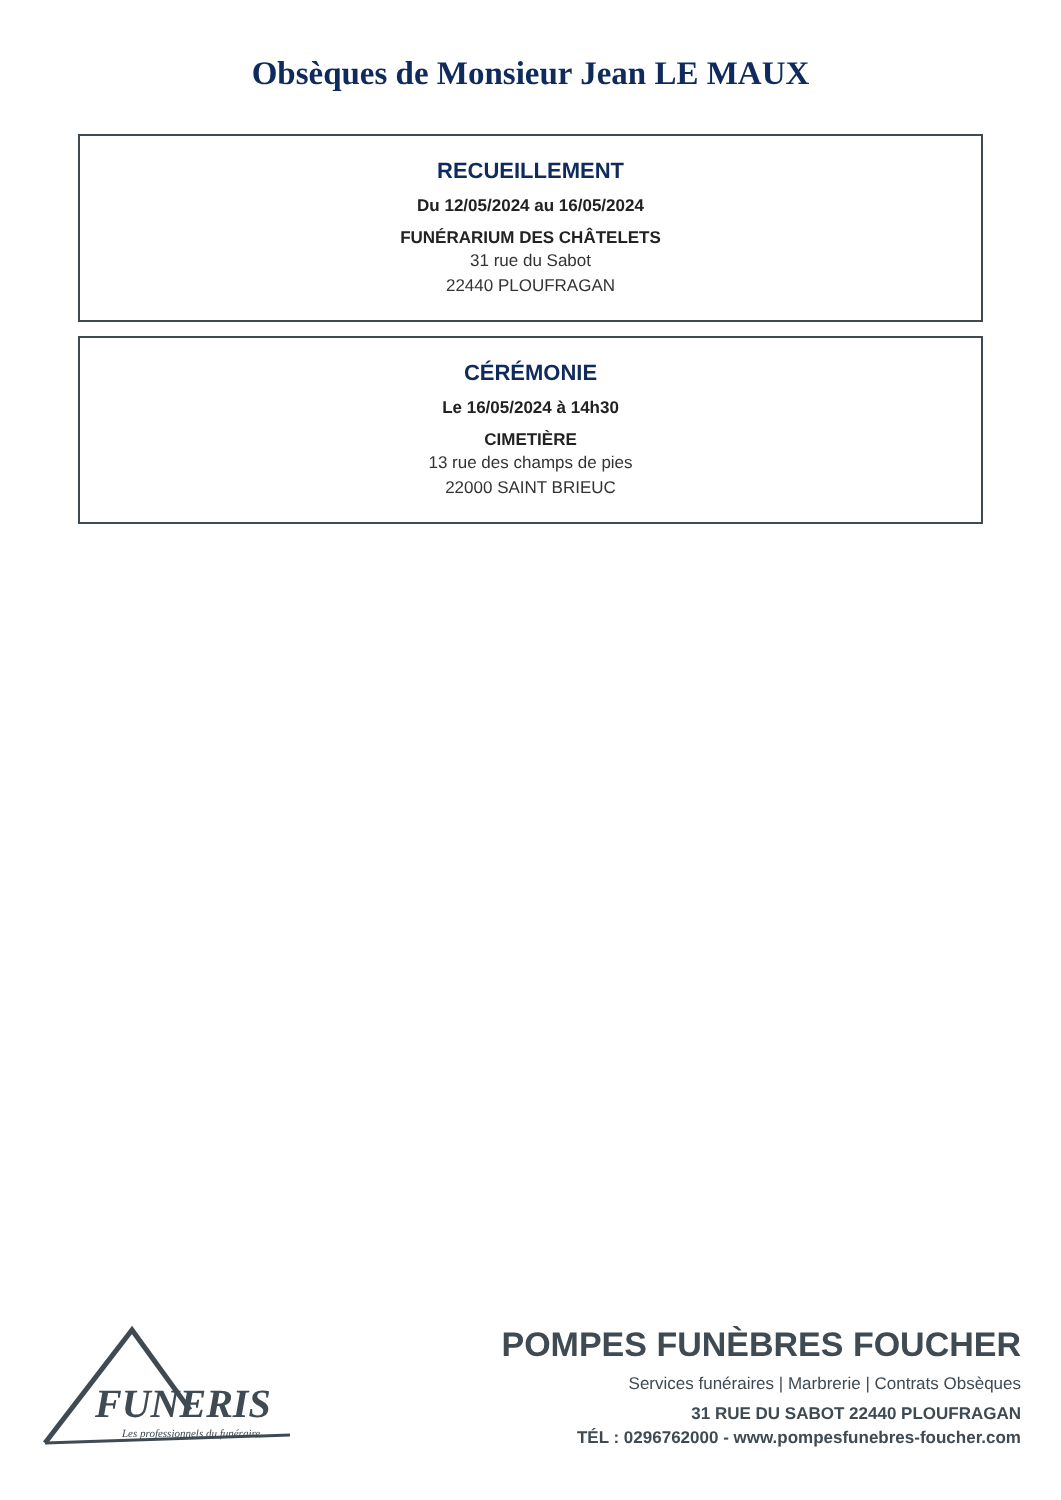Obsèques de Monsieur Jean LE MAUX
RECUEILLEMENT
Du 12/05/2024 au 16/05/2024
FUNÉRARIUM DES CHÂTELETS
31 rue du Sabot
22440 PLOUFRAGAN
CÉRÉMONIE
Le 16/05/2024 à 14h30
CIMETIÈRE
13 rue des champs de pies
22000 SAINT BRIEUC
FUNERIS
Les professionnels du funéraire
POMPES FUNÈBRES FOUCHER
Services funéraires | Marbrerie | Contrats Obsèques
31 RUE DU SABOT 22440 PLOUFRAGAN
TÉL : 0296762000 - www.pompesfunebres-foucher.com